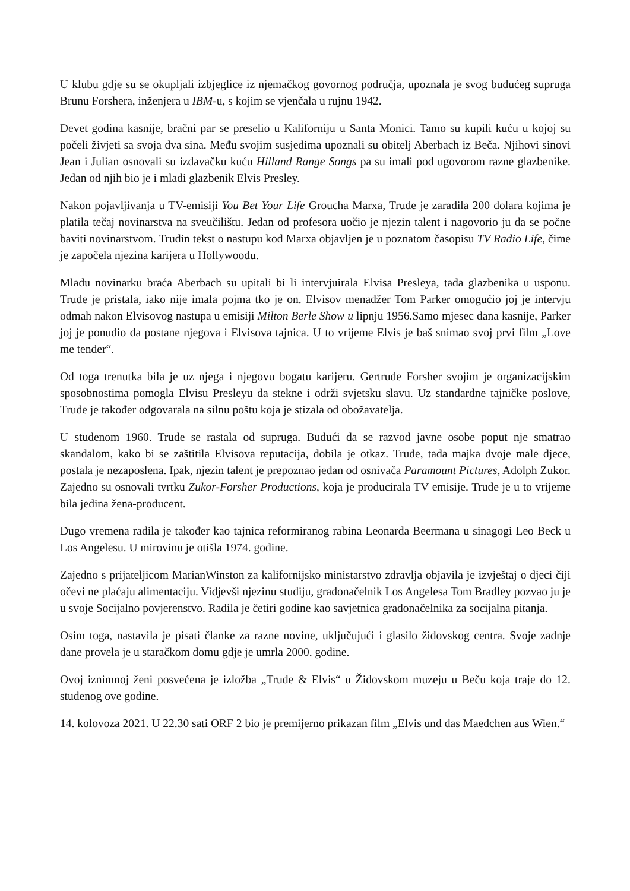U klubu gdje su se okupljali izbjeglice iz njemačkog govornog područja, upoznala je svog budućeg supruga Brunu Forshera, inženjera u IBM-u, s kojim se vjenčala u rujnu 1942.
Devet godina kasnije, bračni par se preselio u Kaliforniju u Santa Monici. Tamo su kupili kuću u kojoj su počeli živjeti sa svoja dva sina. Među svojim susjedima upoznali su obitelj Aberbach iz Beča. Njihovi sinovi Jean i Julian osnovali su izdavačku kuću Hilland Range Songs pa su imali pod ugovorom razne glazbenike. Jedan od njih bio je i mladi glazbenik Elvis Presley.
Nakon pojavljivanja u TV-emisiji You Bet Your Life Groucha Marxa, Trude je zaradila 200 dolara kojima je platila tečaj novinarstva na sveučilištu. Jedan od profesora uočio je njezin talent i nagovorio ju da se počne baviti novinarstvom. Trudin tekst o nastupu kod Marxa objavljen je u poznatom časopisu TV Radio Life, čime je započela njezina karijera u Hollywoodu.
Mladu novinarku braća Aberbach su upitali bi li intervjuirala Elvisa Presleya, tada glazbenika u usponu. Trude je pristala, iako nije imala pojma tko je on. Elvisov menadžer Tom Parker omogućio joj je intervju odmah nakon Elvisovog nastupa u emisiji Milton Berle Show u lipnju 1956.Samo mjesec dana kasnije, Parker joj je ponudio da postane njegova i Elvisova tajnica. U to vrijeme Elvis je baš snimao svoj prvi film „Love me tender“.
Od toga trenutka bila je uz njega i njegovu bogatu karijeru. Gertrude Forsher svojim je organizacijskim sposobnostima pomogla Elvisu Presleyu da stekne i održi svjetsku slavu. Uz standardne tajničke poslove, Trude je također odgovarala na silnu poštu koja je stizala od obožavatelja.
U studenom 1960. Trude se rastala od supruga. Budući da se razvod javne osobe poput nje smatrao skandalom, kako bi se zaštitila Elvisova reputacija, dobila je otkaz. Trude, tada majka dvoje male djece, postala je nezaposlena. Ipak, njezin talent je prepoznao jedan od osnivača Paramount Pictures, Adolph Zukor. Zajedno su osnovali tvrtku Zukor-Forsher Productions, koja je producirala TV emisije. Trude je u to vrijeme bila jedina žena-producent.
Dugo vremena radila je također kao tajnica reformiranog rabina Leonarda Beermana u sinagogi Leo Beck u Los Angelesu. U mirovinu je otišla 1974. godine.
Zajedno s prijateljicom MarianWinston za kalifornijsko ministarstvo zdravlja objavila je izvještaj o djeci čiji očevi ne plaćaju alimentaciju. Vidjevši njezinu studiju, gradonačelnik Los Angelesa Tom Bradley pozvao ju je u svoje Socijalno povjerenstvo. Radila je četiri godine kao savjetnica gradonačelnika za socijalna pitanja.
Osim toga, nastavila je pisati članke za razne novine, uključujući i glasilo židovskog centra. Svoje zadnje dane provela je u staračkom domu gdje je umrla 2000. godine.
Ovoj iznimnoj ženi posvećena je izložba „Trude & Elvis“ u Židovskom muzeju u Beču koja traje do 12. studenog ove godine.
14. kolovoza 2021. U 22.30 sati ORF 2 bio je premijerno prikazan film „Elvis und das Maedchen aus Wien.“